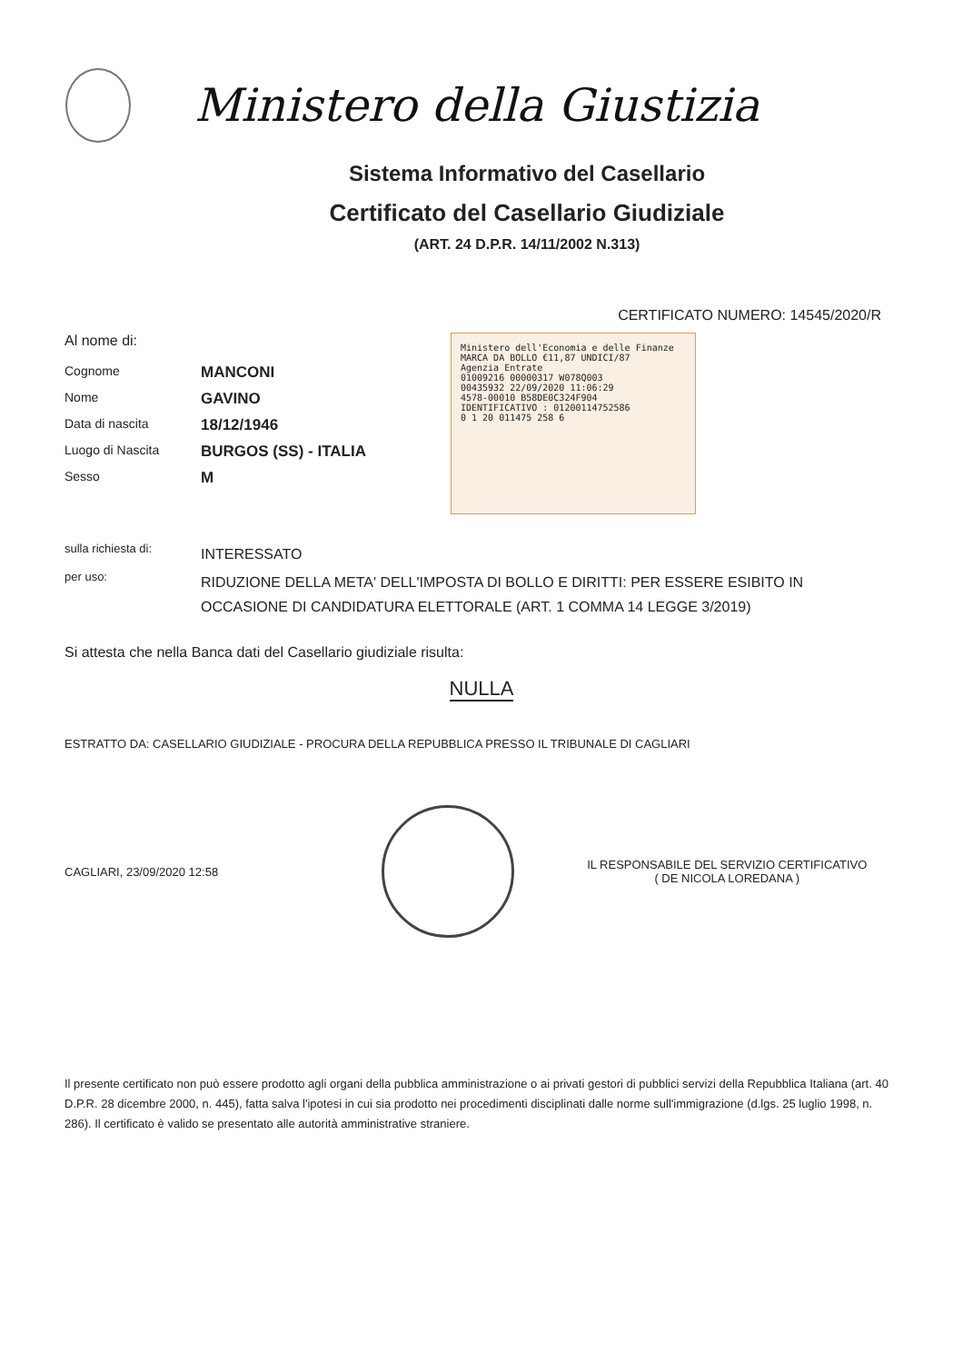Ministero della Giustizia
Sistema Informativo del Casellario
Certificato del Casellario Giudiziale
(ART. 24 D.P.R. 14/11/2002 N.313)
CERTIFICATO NUMERO: 14545/2020/R
Al nome di:
Cognome
MANCONI
Nome
GAVINO
Data di nascita
18/12/1946
Luogo di Nascita
BURGOS (SS) - ITALIA
Sesso
M
Ministero dell'Economia e delle Finanze
MARCA DA BOLLO €11,87 UNDICI/87
Agenzia Entrate
01009216 00000317 W078Q003
00435932 22/09/2020 11:06:29
4578-00010 B58DE0C324F904
IDENTIFICATIVO : 01200114752586
0 1 20 011475 258 6
sulla richiesta di:
INTERESSATO
per uso:
RIDUZIONE DELLA META' DELL'IMPOSTA DI BOLLO E DIRITTI: PER ESSERE ESIBITO IN OCCASIONE DI CANDIDATURA ELETTORALE (ART. 1 COMMA 14 LEGGE 3/2019)
Si attesta che nella Banca dati del Casellario giudiziale risulta:
NULLA
ESTRATTO DA: CASELLARIO GIUDIZIALE - PROCURA DELLA REPUBBLICA PRESSO IL TRIBUNALE DI CAGLIARI
CAGLIARI, 23/09/2020 12:58
IL RESPONSABILE DEL SERVIZIO CERTIFICATIVO
( DE NICOLA LOREDANA )
Il presente certificato non può essere prodotto agli organi della pubblica amministrazione o ai privati gestori di pubblici servizi della Repubblica Italiana (art. 40 D.P.R. 28 dicembre 2000, n. 445), fatta salva l'ipotesi in cui sia prodotto nei procedimenti disciplinati dalle norme sull'immigrazione (d.lgs. 25 luglio 1998, n. 286). Il certificato è valido se presentato alle autorità amministrative straniere.